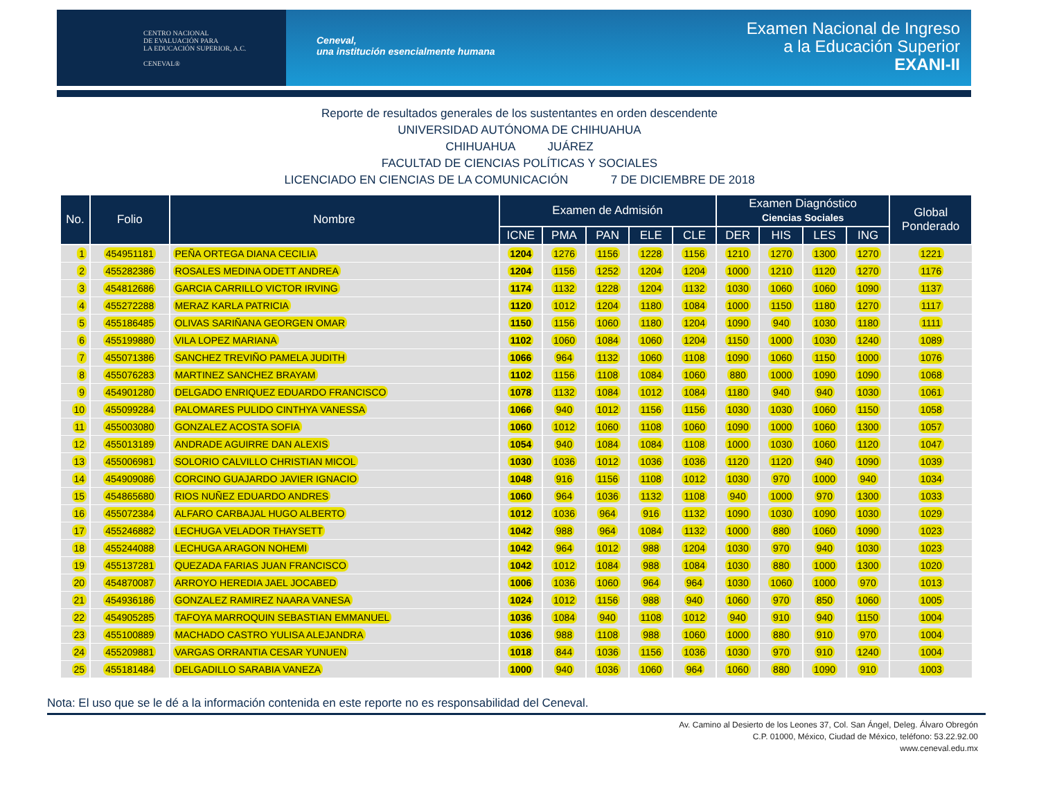CENTRO NACIONAL
DE EVALUACIÓN PARA
LA EDUCACIÓN SUPERIOR, A.C.
CENEVAL®
Ceneval,
una institución esencialmente humana
Examen Nacional de Ingreso
a la Educación Superior
EXANI-II
Reporte de resultados generales de los sustentantes en orden descendente
UNIVERSIDAD AUTÓNOMA DE CHIHUAHUA
CHIHUAHUA JUÁREZ
FACULTAD DE CIENCIAS POLÍTICAS Y SOCIALES
LICENCIADO EN CIENCIAS DE LA COMUNICACIÓN 7 DE DICIEMBRE DE 2018
| No. | Folio | Nombre | Examen de Admisión | | | | | Examen Diagnóstico Ciencias Sociales | | | | Global Ponderado |
| --- | --- | --- | --- | --- | --- | --- | --- | --- | --- | --- | --- | --- |
| | | | ICNE | PMA | PAN | ELE | CLE | DER | HIS | LES | ING | |
| 1 | 454951181 | PEÑA ORTEGA DIANA CECILIA | 1204 | 1276 | 1156 | 1228 | 1156 | 1210 | 1270 | 1300 | 1270 | 1221 |
| 2 | 455282386 | ROSALES MEDINA ODETT ANDREA | 1204 | 1156 | 1252 | 1204 | 1204 | 1000 | 1210 | 1120 | 1270 | 1176 |
| 3 | 454812686 | GARCIA CARRILLO VICTOR IRVING | 1174 | 1132 | 1228 | 1204 | 1132 | 1030 | 1060 | 1060 | 1090 | 1137 |
| 4 | 455272288 | MERAZ KARLA PATRICIA | 1120 | 1012 | 1204 | 1180 | 1084 | 1000 | 1150 | 1180 | 1270 | 1117 |
| 5 | 455186485 | OLIVAS SARIÑANA GEORGEN OMAR | 1150 | 1156 | 1060 | 1180 | 1204 | 1090 | 940 | 1030 | 1180 | 1111 |
| 6 | 455199880 | VILA LOPEZ MARIANA | 1102 | 1060 | 1084 | 1060 | 1204 | 1150 | 1000 | 1030 | 1240 | 1089 |
| 7 | 455071386 | SANCHEZ TREVIÑO PAMELA JUDITH | 1066 | 964 | 1132 | 1060 | 1108 | 1090 | 1060 | 1150 | 1000 | 1076 |
| 8 | 455076283 | MARTINEZ SANCHEZ BRAYAM | 1102 | 1156 | 1108 | 1084 | 1060 | 880 | 1000 | 1090 | 1090 | 1068 |
| 9 | 454901280 | DELGADO ENRIQUEZ EDUARDO FRANCISCO | 1078 | 1132 | 1084 | 1012 | 1084 | 1180 | 940 | 940 | 1030 | 1061 |
| 10 | 455099284 | PALOMARES PULIDO CINTHYA VANESSA | 1066 | 940 | 1012 | 1156 | 1156 | 1030 | 1030 | 1060 | 1150 | 1058 |
| 11 | 455003080 | GONZALEZ ACOSTA SOFIA | 1060 | 1012 | 1060 | 1108 | 1060 | 1090 | 1000 | 1060 | 1300 | 1057 |
| 12 | 455013189 | ANDRADE AGUIRRE DAN ALEXIS | 1054 | 940 | 1084 | 1084 | 1108 | 1000 | 1030 | 1060 | 1120 | 1047 |
| 13 | 455006981 | SOLORIO CALVILLO CHRISTIAN MICOL | 1030 | 1036 | 1012 | 1036 | 1036 | 1120 | 1120 | 940 | 1090 | 1039 |
| 14 | 454909086 | CORCINO GUAJARDO JAVIER IGNACIO | 1048 | 916 | 1156 | 1108 | 1012 | 1030 | 970 | 1000 | 940 | 1034 |
| 15 | 454865680 | RIOS NUÑEZ EDUARDO ANDRES | 1060 | 964 | 1036 | 1132 | 1108 | 940 | 1000 | 970 | 1300 | 1033 |
| 16 | 455072384 | ALFARO CARBAJAL HUGO ALBERTO | 1012 | 1036 | 964 | 916 | 1132 | 1090 | 1030 | 1090 | 1030 | 1029 |
| 17 | 455246882 | LECHUGA VELADOR THAYSETT | 1042 | 988 | 964 | 1084 | 1132 | 1000 | 880 | 1060 | 1090 | 1023 |
| 18 | 455244088 | LECHUGA ARAGON NOHEMI | 1042 | 964 | 1012 | 988 | 1204 | 1030 | 970 | 940 | 1030 | 1023 |
| 19 | 455137281 | QUEZADA FARIAS JUAN FRANCISCO | 1042 | 1012 | 1084 | 988 | 1084 | 1030 | 880 | 1000 | 1300 | 1020 |
| 20 | 454870087 | ARROYO HEREDIA JAEL JOCABED | 1006 | 1036 | 1060 | 964 | 964 | 1030 | 1060 | 1000 | 970 | 1013 |
| 21 | 454936186 | GONZALEZ RAMIREZ NAARA VANESA | 1024 | 1012 | 1156 | 988 | 940 | 1060 | 970 | 850 | 1060 | 1005 |
| 22 | 454905285 | TAFOYA MARROQUIN SEBASTIAN EMMANUEL | 1036 | 1084 | 940 | 1108 | 1012 | 940 | 910 | 940 | 1150 | 1004 |
| 23 | 455100889 | MACHADO CASTRO YULISA ALEJANDRA | 1036 | 988 | 1108 | 988 | 1060 | 1000 | 880 | 910 | 970 | 1004 |
| 24 | 455209881 | VARGAS ORRANTIA CESAR YUNUEN | 1018 | 844 | 1036 | 1156 | 1036 | 1030 | 970 | 910 | 1240 | 1004 |
| 25 | 455181484 | DELGADILLO SARABIA VANEZA | 1000 | 940 | 1036 | 1060 | 964 | 1060 | 880 | 1090 | 910 | 1003 |
Nota: El uso que se le dé a la información contenida en este reporte no es responsabilidad del Ceneval.
Av. Camino al Desierto de los Leones 37, Col. San Ángel, Deleg. Álvaro Obregón
C.P. 01000, México, Ciudad de México, teléfono: 53.22.92.00
www.ceneval.edu.mx